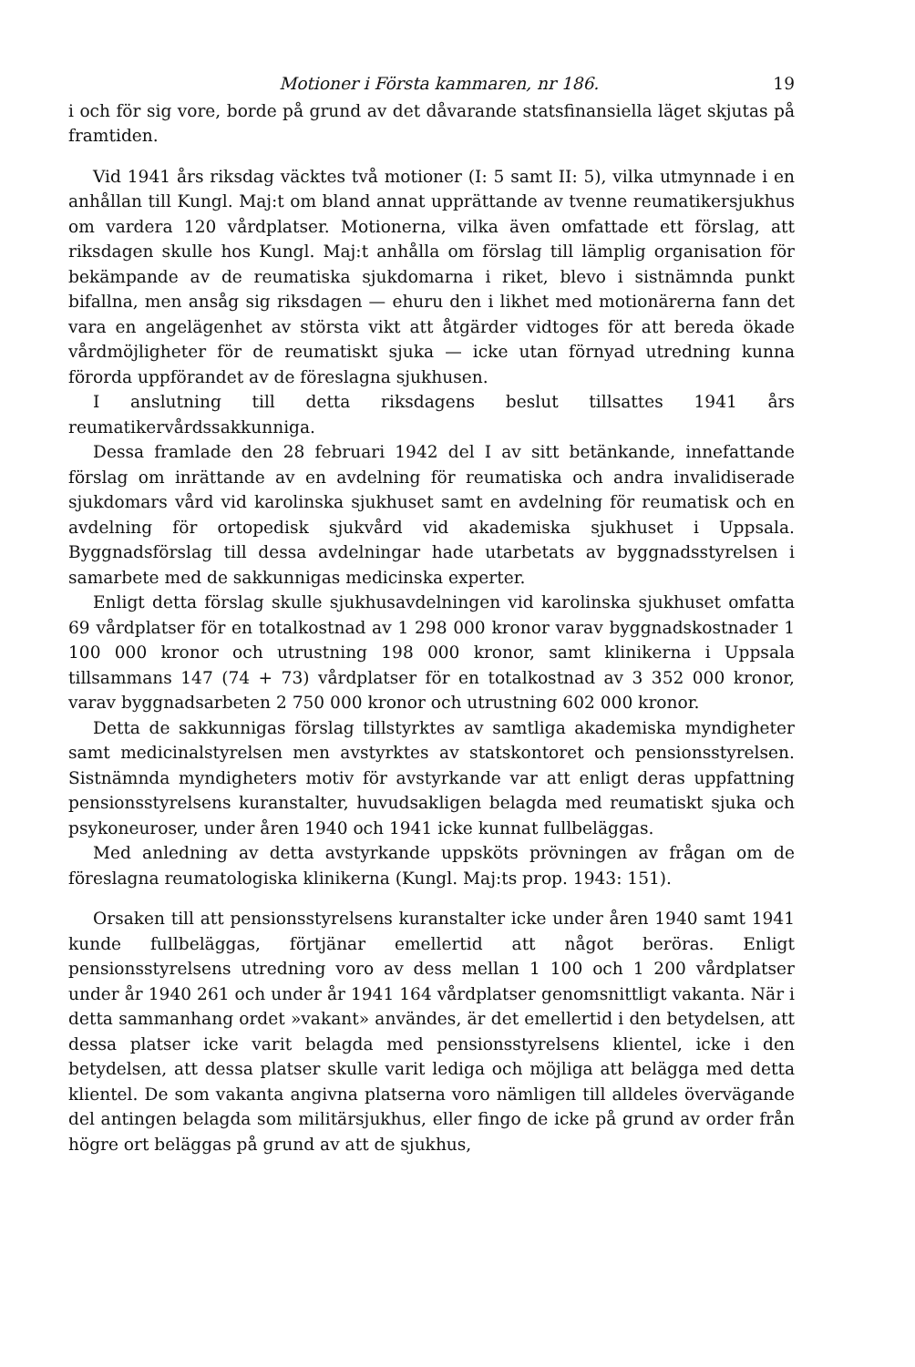Motioner i Första kammaren, nr 186. 19
i och för sig vore, borde på grund av det dåvarande statsfinansiella läget skjutas på framtiden.
Vid 1941 års riksdag väcktes två motioner (I: 5 samt II: 5), vilka utmynnade i en anhållan till Kungl. Maj:t om bland annat upprättande av tvenne reumatikersjukhus om vardera 120 vårdplatser. Motionerna, vilka även omfattade ett förslag, att riksdagen skulle hos Kungl. Maj:t anhålla om förslag till lämplig organisation för bekämpande av de reumatiska sjukdomarna i riket, blevo i sistnämnda punkt bifallna, men ansåg sig riksdagen — ehuru den i likhet med motionärerna fann det vara en angelägenhet av största vikt att åtgärder vidtoges för att bereda ökade vårdmöjligheter för de reumatiskt sjuka — icke utan förnyad utredning kunna förorda uppförandet av de föreslagna sjukhusen.
I anslutning till detta riksdagens beslut tillsattes 1941 års reumatikervårdssakkunniga.
Dessa framlade den 28 februari 1942 del I av sitt betänkande, innefattande förslag om inrättande av en avdelning för reumatiska och andra invalidiserade sjukdomars vård vid karolinska sjukhuset samt en avdelning för reumatisk och en avdelning för ortopedisk sjukvård vid akademiska sjukhuset i Uppsala. Byggnadsförslag till dessa avdelningar hade utarbetats av byggnadsstyrelsen i samarbete med de sakkunnigas medicinska experter.
Enligt detta förslag skulle sjukhusavdelningen vid karolinska sjukhuset omfatta 69 vårdplatser för en totalkostnad av 1 298 000 kronor varav byggnadskostnader 1 100 000 kronor och utrustning 198 000 kronor, samt klinikerna i Uppsala tillsammans 147 (74 + 73) vårdplatser för en totalkostnad av 3 352 000 kronor, varav byggnadsarbeten 2 750 000 kronor och utrustning 602 000 kronor.
Detta de sakkunnigas förslag tillstyrktes av samtliga akademiska myndigheter samt medicinalstyrelsen men avstyrktes av statskontoret och pensionsstyrelsen. Sistnämnda myndigheters motiv för avstyrkande var att enligt deras uppfattning pensionsstyrelsens kuranstalter, huvudsakligen belagda med reumatiskt sjuka och psykoneuroser, under åren 1940 och 1941 icke kunnat fullbeläggas.
Med anledning av detta avstyrkande uppsköts prövningen av frågan om de föreslagna reumatologiska klinikerna (Kungl. Maj:ts prop. 1943: 151).
Orsaken till att pensionsstyrelsens kuranstalter icke under åren 1940 samt 1941 kunde fullbeläggas, förtjänar emellertid att något beröras. Enligt pensionsstyrelsens utredning voro av dess mellan 1 100 och 1 200 vårdplatser under år 1940 261 och under år 1941 164 vårdplatser genomsnittligt vakanta. När i detta sammanhang ordet »vakant» användes, är det emellertid i den betydelsen, att dessa platser icke varit belagda med pensionsstyrelsens klientel, icke i den betydelsen, att dessa platser skulle varit lediga och möjliga att belägga med detta klientel. De som vakanta angivna platserna voro nämligen till alldeles övervägande del antingen belagda som militärsjukhus, eller fingo de icke på grund av order från högre ort beläggas på grund av att de sjukhus,